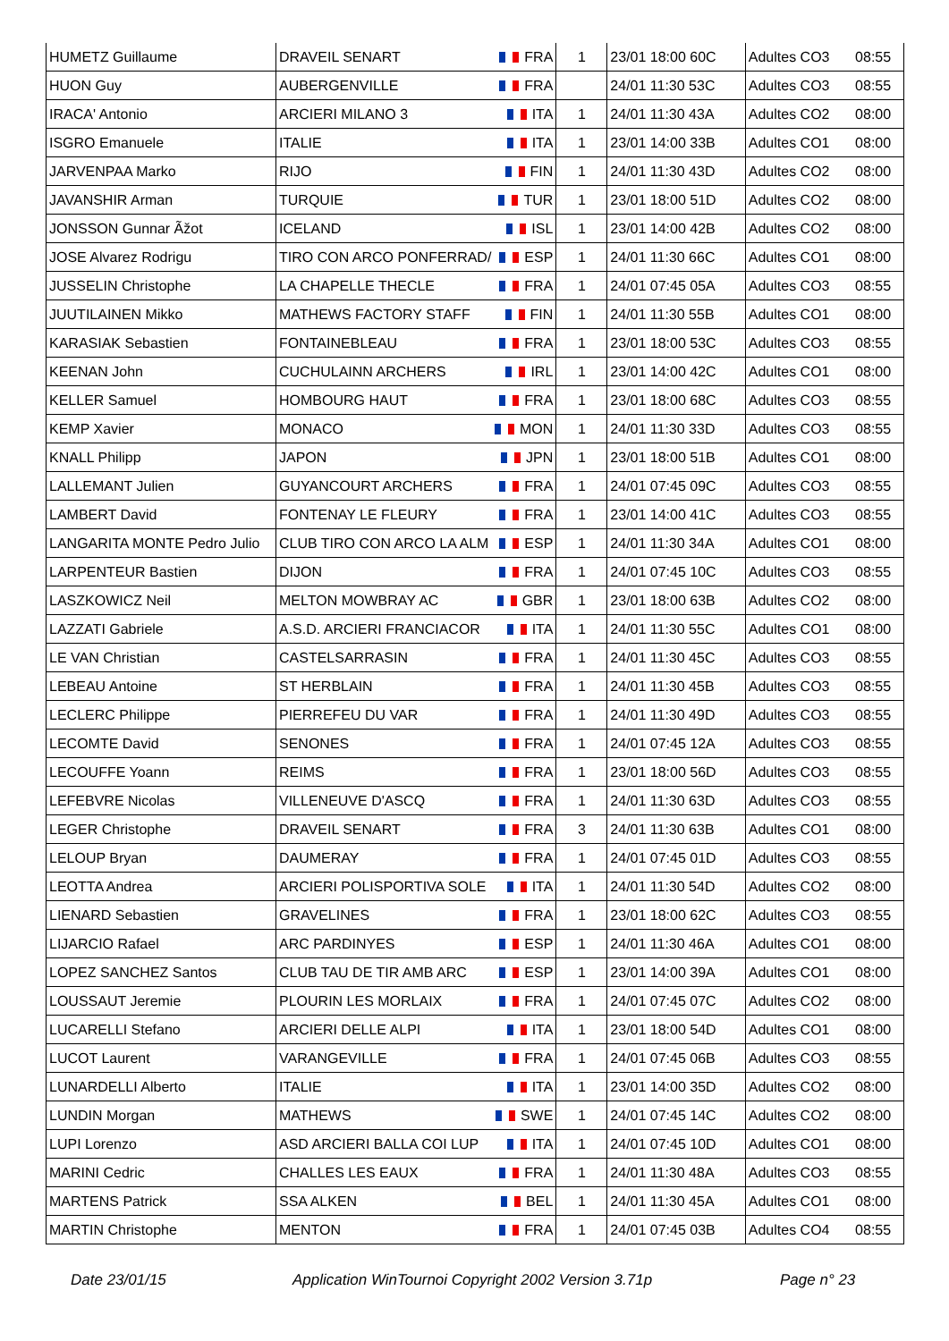| HUMETZ Guillaume | DRAVEIL SENART | FRA | 1 | 23/01 18:00 60C | Adultes CO3 | 08:55 |
| HUON Guy | AUBERGENVILLE | FRA | | 24/01 11:30 53C | Adultes CO3 | 08:55 |
| IRACA' Antonio | ARCIERI MILANO 3 | ITA | 1 | 24/01 11:30 43A | Adultes CO2 | 08:00 |
| ISGRO Emanuele | ITALIE | ITA | 1 | 23/01 14:00 33B | Adultes CO1 | 08:00 |
| JARVENPAA Marko | RIJO | FIN | 1 | 24/01 11:30 43D | Adultes CO2 | 08:00 |
| JAVANSHIR Arman | TURQUIE | TUR | 1 | 23/01 18:00 51D | Adultes CO2 | 08:00 |
| JONSSON Gunnar Ãžot | ICELAND | ISL | 1 | 23/01 14:00 42B | Adultes CO2 | 08:00 |
| JOSE Alvarez Rodrigu | TIRO CON ARCO PONFERRAD/ | ESP | 1 | 24/01 11:30 66C | Adultes CO1 | 08:00 |
| JUSSELIN Christophe | LA CHAPELLE THECLE | FRA | 1 | 24/01 07:45 05A | Adultes CO3 | 08:55 |
| JUUTILAINEN Mikko | MATHEWS FACTORY STAFF | FIN | 1 | 24/01 11:30 55B | Adultes CO1 | 08:00 |
| KARASIAK Sebastien | FONTAINEBLEAU | FRA | 1 | 23/01 18:00 53C | Adultes CO3 | 08:55 |
| KEENAN John | CUCHULAINN ARCHERS | IRL | 1 | 23/01 14:00 42C | Adultes CO1 | 08:00 |
| KELLER Samuel | HOMBOURG HAUT | FRA | 1 | 23/01 18:00 68C | Adultes CO3 | 08:55 |
| KEMP Xavier | MONACO | MON | 1 | 24/01 11:30 33D | Adultes CO3 | 08:55 |
| KNALL Philipp | JAPON | JPN | 1 | 23/01 18:00 51B | Adultes CO1 | 08:00 |
| LALLEMANT Julien | GUYANCOURT ARCHERS | FRA | 1 | 24/01 07:45 09C | Adultes CO3 | 08:55 |
| LAMBERT David | FONTENAY LE FLEURY | FRA | 1 | 23/01 14:00 41C | Adultes CO3 | 08:55 |
| LANGARITA MONTE Pedro Julio | CLUB TIRO CON ARCO LA ALM | ESP | 1 | 24/01 11:30 34A | Adultes CO1 | 08:00 |
| LARPENTEUR Bastien | DIJON | FRA | 1 | 24/01 07:45 10C | Adultes CO3 | 08:55 |
| LASZKOWICZ Neil | MELTON MOWBRAY AC | GBR | 1 | 23/01 18:00 63B | Adultes CO2 | 08:00 |
| LAZZATI Gabriele | A.S.D. ARCIERI FRANCIACOR | ITA | 1 | 24/01 11:30 55C | Adultes CO1 | 08:00 |
| LE VAN Christian | CASTELSARRASIN | FRA | 1 | 24/01 11:30 45C | Adultes CO3 | 08:55 |
| LEBEAU Antoine | ST HERBLAIN | FRA | 1 | 24/01 11:30 45B | Adultes CO3 | 08:55 |
| LECLERC Philippe | PIERREFEU DU VAR | FRA | 1 | 24/01 11:30 49D | Adultes CO3 | 08:55 |
| LECOMTE David | SENONES | FRA | 1 | 24/01 07:45 12A | Adultes CO3 | 08:55 |
| LECOUFFE Yoann | REIMS | FRA | 1 | 23/01 18:00 56D | Adultes CO3 | 08:55 |
| LEFEBVRE Nicolas | VILLENEUVE D'ASCQ | FRA | 1 | 24/01 11:30 63D | Adultes CO3 | 08:55 |
| LEGER Christophe | DRAVEIL SENART | FRA | 3 | 24/01 11:30 63B | Adultes CO1 | 08:00 |
| LELOUP Bryan | DAUMERAY | FRA | 1 | 24/01 07:45 01D | Adultes CO3 | 08:55 |
| LEOTTA Andrea | ARCIERI POLISPORTIVA SOLE | ITA | 1 | 24/01 11:30 54D | Adultes CO2 | 08:00 |
| LIENARD Sebastien | GRAVELINES | FRA | 1 | 23/01 18:00 62C | Adultes CO3 | 08:55 |
| LIJARCIO Rafael | ARC PARDINYES | ESP | 1 | 24/01 11:30 46A | Adultes CO1 | 08:00 |
| LOPEZ SANCHEZ Santos | CLUB TAU DE TIR AMB ARC | ESP | 1 | 23/01 14:00 39A | Adultes CO1 | 08:00 |
| LOUSSAUT Jeremie | PLOURIN LES MORLAIX | FRA | 1 | 24/01 07:45 07C | Adultes CO2 | 08:00 |
| LUCARELLI Stefano | ARCIERI DELLE ALPI | ITA | 1 | 23/01 18:00 54D | Adultes CO1 | 08:00 |
| LUCOT Laurent | VARANGEVILLE | FRA | 1 | 24/01 07:45 06B | Adultes CO3 | 08:55 |
| LUNARDELLI Alberto | ITALIE | ITA | 1 | 23/01 14:00 35D | Adultes CO2 | 08:00 |
| LUNDIN Morgan | MATHEWS | SWE | 1 | 24/01 07:45 14C | Adultes CO2 | 08:00 |
| LUPI Lorenzo | ASD ARCIERI BALLA COI LUP | ITA | 1 | 24/01 07:45 10D | Adultes CO1 | 08:00 |
| MARINI Cedric | CHALLES LES EAUX | FRA | 1 | 24/01 11:30 48A | Adultes CO3 | 08:55 |
| MARTENS Patrick | SSA ALKEN | BEL | 1 | 24/01 11:30 45A | Adultes CO1 | 08:00 |
| MARTIN Christophe | MENTON | FRA | 1 | 24/01 07:45 03B | Adultes CO4 | 08:55 |
Date 23/01/15 Application WinTournoi Copyright 2002 Version 3.71p Page n° 23